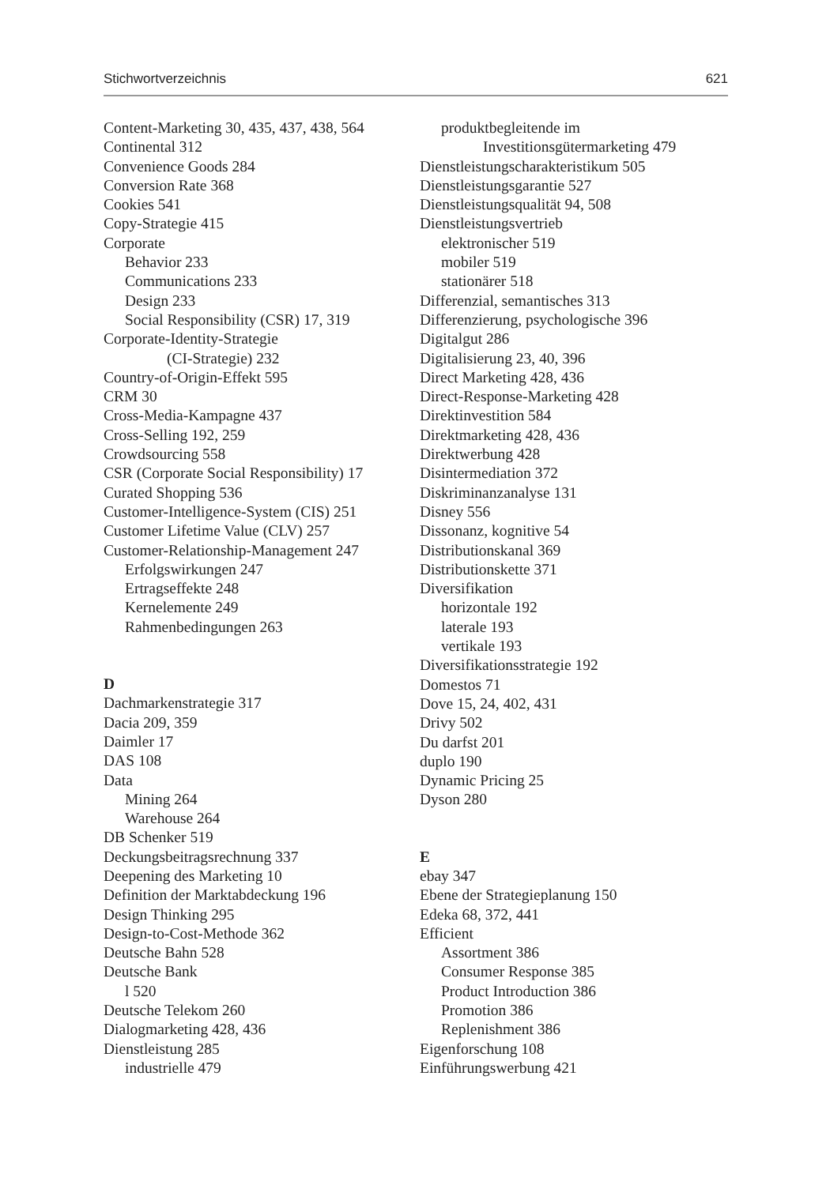Stichwortverzeichnis 621
Content-Marketing 30, 435, 437, 438, 564
Continental 312
Convenience Goods 284
Conversion Rate 368
Cookies 541
Copy-Strategie 415
Corporate
Behavior 233
Communications 233
Design 233
Social Responsibility (CSR) 17, 319
Corporate-Identity-Strategie
(CI-Strategie) 232
Country-of-Origin-Effekt 595
CRM 30
Cross-Media-Kampagne 437
Cross-Selling 192, 259
Crowdsourcing 558
CSR (Corporate Social Responsibility) 17
Curated Shopping 536
Customer-Intelligence-System (CIS) 251
Customer Lifetime Value (CLV) 257
Customer-Relationship-Management 247
Erfolgswirkungen 247
Ertragseffekte 248
Kernelemente 249
Rahmenbedingungen 263
D
Dachmarkenstrategie 317
Dacia 209, 359
Daimler 17
DAS 108
Data
Mining 264
Warehouse 264
DB Schenker 519
Deckungsbeitragsrechnung 337
Deepening des Marketing 10
Definition der Marktabdeckung 196
Design Thinking 295
Design-to-Cost-Methode 362
Deutsche Bahn 528
Deutsche Bank
l 520
Deutsche Telekom 260
Dialogmarketing 428, 436
Dienstleistung 285
industrielle 479
produktbegleitende im
Investitionsgütermarketing 479
Dienstleistungscharakteristikum 505
Dienstleistungsgarantie 527
Dienstleistungsqualität 94, 508
Dienstleistungsvertrieb
elektronischer 519
mobiler 519
stationärer 518
Differenzial, semantisches 313
Differenzierung, psychologische 396
Digitalgut 286
Digitalisierung 23, 40, 396
Direct Marketing 428, 436
Direct-Response-Marketing 428
Direktinvestition 584
Direktmarketing 428, 436
Direktwerbung 428
Disintermediation 372
Diskriminanzanalyse 131
Disney 556
Dissonanz, kognitive 54
Distributionskanal 369
Distributionskette 371
Diversifikation
horizontale 192
laterale 193
vertikale 193
Diversifikationsstrategie 192
Domestos 71
Dove 15, 24, 402, 431
Drivy 502
Du darfst 201
duplo 190
Dynamic Pricing 25
Dyson 280
E
ebay 347
Ebene der Strategieplanung 150
Edeka 68, 372, 441
Efficient
Assortment 386
Consumer Response 385
Product Introduction 386
Promotion 386
Replenishment 386
Eigenforschung 108
Einführungswerbung 421